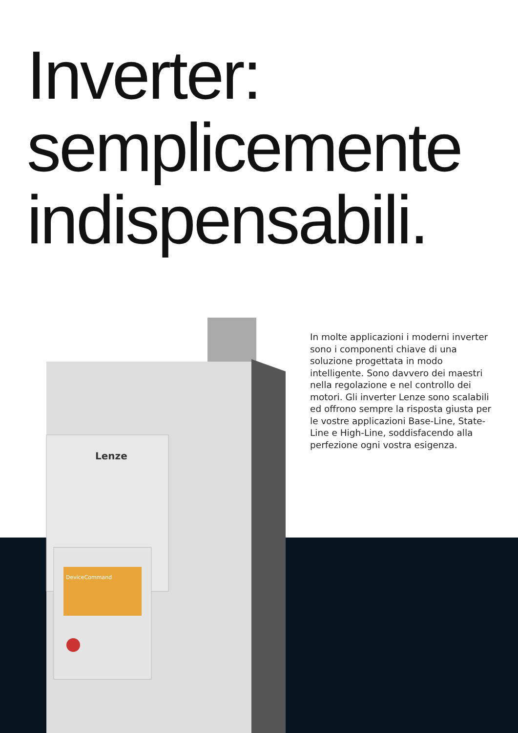Inverter:
semplicemente
indispensabili.
Lenze
DeviceCommand
In molte applicazioni i moderni inverter sono i componenti chiave di una soluzione progettata in modo intelligente. Sono davvero dei maestri nella regolazione e nel controllo dei motori. Gli inverter Lenze sono scalabili ed offrono sempre la risposta giusta per le vostre applicazioni Base-Line, State-Line e High-Line, soddisfacendo alla perfezione ogni vostra esigenza.